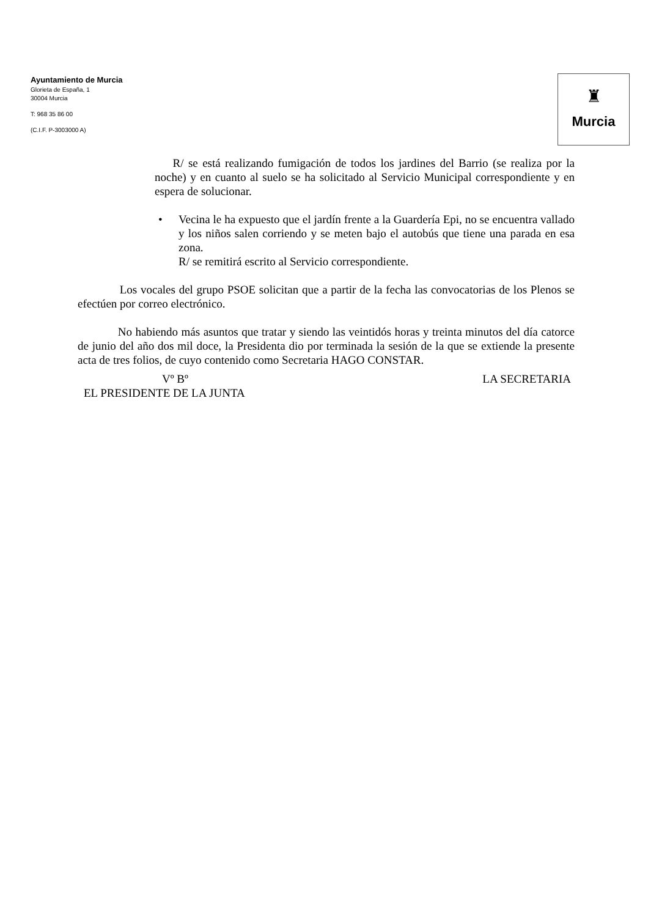Ayuntamiento de Murcia
Glorieta de España, 1
30004 Murcia
T: 968 35 86 00
(C.I.F. P-3003000 A)
♜
Murcia
R/ se está realizando fumigación de todos los jardines del Barrio (se realiza por la noche) y en cuanto al suelo se ha solicitado al Servicio Municipal correspondiente y en espera de solucionar.
• Vecina le ha expuesto que el jardín frente a la Guardería Epi, no se encuentra vallado y los niños salen corriendo y se meten bajo el autobús que tiene una parada en esa zona.
R/ se remitirá escrito al Servicio correspondiente.
Los vocales del grupo PSOE solicitan que a partir de la fecha las convocatorias de los Plenos se efectúen por correo electrónico.
No habiendo más asuntos que tratar y siendo las veintidós horas y treinta minutos del día catorce de junio del año dos mil doce, la Presidenta dio por terminada la sesión de la que se extiende la presente acta de tres folios, de cuyo contenido como Secretaria HAGO CONSTAR.
Vº Bº LA SECRETARIA
EL PRESIDENTE DE LA JUNTA